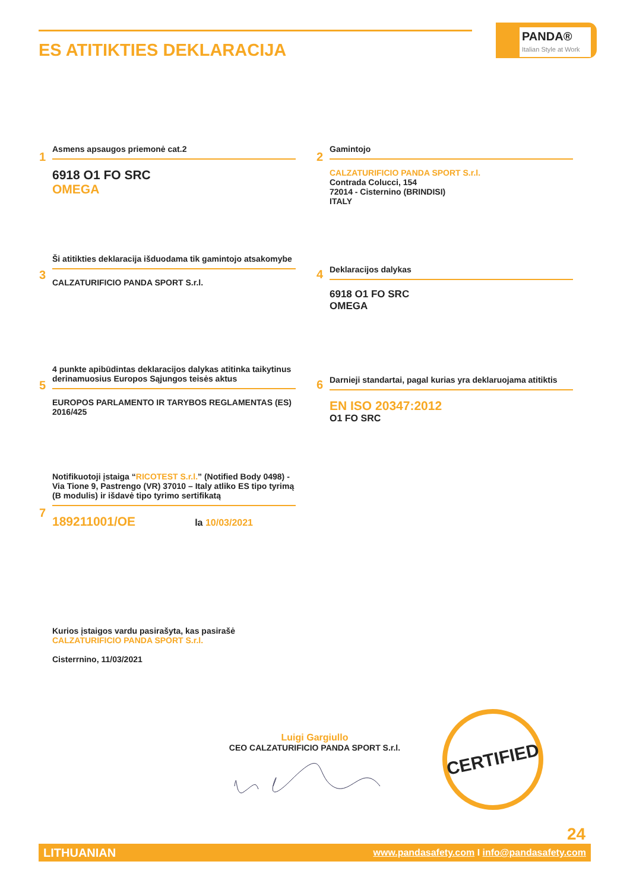ES ATITIKTIES DEKLARACIJA
PANDA®
Italian Style at Work
1
Asmens apsaugos priemonė cat.2
6918 O1 FO SRC
OMEGA
2
Gamintojo
CALZATURIFICIO PANDA SPORT S.r.l.
Contrada Colucci, 154
72014 - Cisternino (BRINDISI)
ITALY
3
Ši atitikties deklaracija išduodama tik gamintojo atsakomybe
CALZATURIFICIO PANDA SPORT S.r.l.
4
Deklaracijos dalykas
6918 O1 FO SRC
OMEGA
5
4 punkte apibūdintas deklaracijos dalykas atitinka taikytinus derinamuosius Europos Sąjungos teisės aktus
EUROPOS PARLAMENTO IR TARYBOS REGLAMENTAS (ES) 2016/425
6
Darnieji standartai, pagal kurias yra deklaruojama atitiktis
EN ISO 20347:2012
O1 FO SRC
7
Notifikuotoji įstaiga “RICOTEST S.r.l.” (Notified Body 0498) - Via Tione 9, Pastrengo (VR) 37010 – Italy atliko ES tipo tyrimą (B modulis) ir išdavė tipo tyrimo sertifikatą
189211001/OE la 10/03/2021
Kurios įstaigos vardu pasirašyta, kas pasirašė
CALZATURIFICIO PANDA SPORT S.r.l.
Cisterrnino, 11/03/2021
Luigi Gargiullo
CEO CALZATURIFICIO PANDA SPORT S.r.l.
CERTIFIED
24
LITHUANIAN www.pandasafety.com I info@pandasafety.com